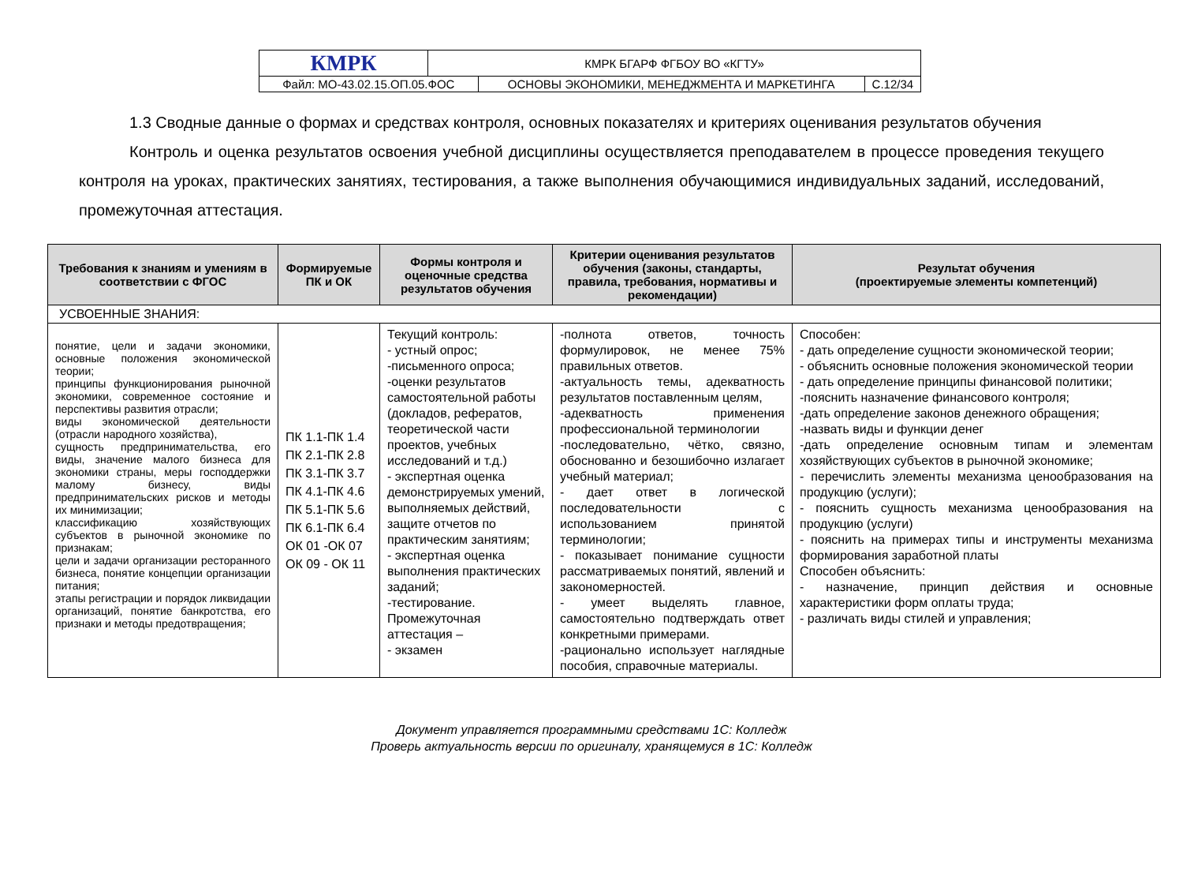| КМРК | КМРК БГАРФ ФГБОУ ВО «КГТУ» | | |
| Файл: МО-43.02.15.ОП.05.ФОС | | ОСНОВЫ ЭКОНОМИКИ, МЕНЕДЖМЕНТА И МАРКЕТИНГА | С.12/34 |
1.3 Сводные данные о формах и средствах контроля, основных показателях и критериях оценивания результатов обучения
Контроль и оценка результатов освоения учебной дисциплины осуществляется преподавателем в процессе проведения текущего контроля на уроках, практических занятиях, тестирования, а также выполнения обучающимися индивидуальных заданий, исследований, промежуточная аттестация.
| Требования к знаниям и умениям в соответствии с ФГОС | Формируемые ПК и ОК | Формы контроля и оценочные средства результатов обучения | Критерии оценивания результатов обучения (законы, стандарты, правила, требования, нормативы и рекомендации) | Результат обучения (проектируемые элементы компетенций) |
| --- | --- | --- | --- | --- |
| УСВОЕННЫЕ ЗНАНИЯ: | | | | |
| понятие, цели и задачи экономики, основные положения экономической теории; принципы функционирования рыночной экономики, современное состояние и перспективы развития отрасли; виды экономической деятельности (отрасли народного хозяйства), сущность предпринимательства, его виды, значение малого бизнеса для экономики страны, меры господдержки малому бизнесу, виды предпринимательских рисков и методы их минимизации; классификацию хозяйствующих субъектов в рыночной экономике по признакам; цели и задачи организации ресторанного бизнеса, понятие концепции организации питания; этапы регистрации и порядок ликвидации организаций, понятие банкротства, его признаки и методы предотвращения; | ПК 1.1-ПК 1.4 ПК 2.1-ПК 2.8 ПК 3.1-ПК 3.7 ПК 4.1-ПК 4.6 ПК 5.1-ПК 5.6 ПК 6.1-ПК 6.4 ОК 01 -ОК 07 ОК 09 - ОК 11 | Текущий контроль: - устный опрос; -письменного опроса; -оценки результатов самостоятельной работы (докладов, рефератов, теоретической части проектов, учебных исследований и т.д.) - экспертная оценка демонстрируемых умений, выполняемых действий, защите отчетов по практическим занятиям; - экспертная оценка выполнения практических заданий; -тестирование. Промежуточная аттестация – - экзамен | -полнота ответов, точность формулировок, не менее 75% правильных ответов. -актуальность темы, адекватность результатов поставленным целям, -адекватность применения профессиональной терминологии -последовательно, чётко, связно, обоснованно и безошибочно излагает учебный материал; - дает ответ в логической последовательности с использованием принятой терминологии; - показывает понимание сущности рассматриваемых понятий, явлений и закономерностей. - умеет выделять главное, самостоятельно подтверждать ответ конкретными примерами. -рационально использует наглядные пособия, справочные материалы. | Способен: - дать определение сущности экономической теории; - объяснить основные положения экономической теории - дать определение принципы финансовой политики; -пояснить назначение финансового контроля; -дать определение законов денежного обращения; -назвать виды и функции денег -дать определение основным типам и элементам хозяйствующих субъектов в рыночной экономике; - перечислить элементы механизма ценообразования на продукцию (услуги); - пояснить сущность механизма ценообразования на продукцию (услуги) - пояснить на примерах типы и инструменты механизма формирования заработной платы Способен объяснить: - назначение, принцип действия и основные характеристики форм оплаты труда; - различать виды стилей и управления; |
Документ управляется программными средствами 1С: Колледж
Проверь актуальность версии по оригиналу, хранящемуся в 1С: Колледж